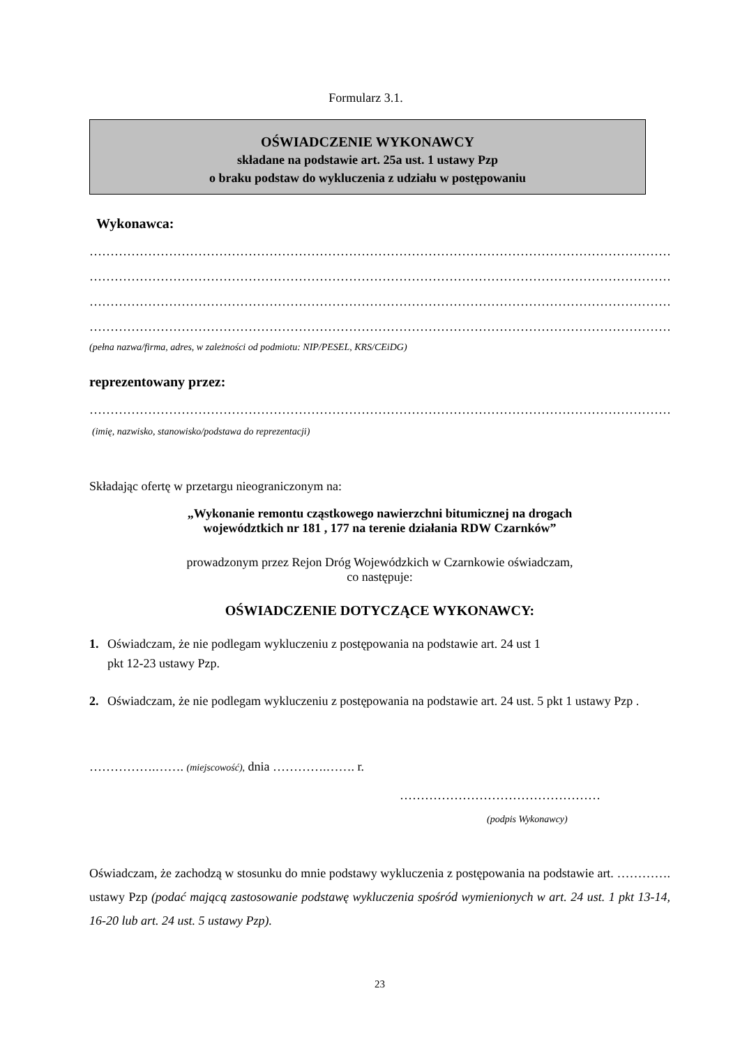Formularz 3.1.
OŚWIADCZENIE WYKONAWCY
składane na podstawie art. 25a ust. 1 ustawy Pzp
o braku podstaw do wykluczenia z udziału w postępowaniu
Wykonawca:
……………………………………………………………………………………………………………………………………
……………………………………………………………………………………………………………………………………
……………………………………………………………………………………………………………………………………
……………………………………………………………………………………………………………………………………
(pełna nazwa/firma, adres, w zależności od podmiotu: NIP/PESEL, KRS/CEiDG)
reprezentowany przez:
……………………………………………………………………………………………………………………………………
(imię, nazwisko, stanowisko/podstawa do reprezentacji)
Składając ofertę w przetargu nieograniczonym na:
„Wykonanie remontu cząstkowego nawierzchni bitumicznej na drogach
województkich nr 181 , 177 na terenie działania RDW Czarnków”
prowadzonym przez Rejon Dróg Wojewódzkich w Czarnkowie oświadczam,
co następuje:
OŚWIADCZENIE DOTYCZĄCE WYKONAWCY:
1. Oświadczam, że nie podlegam wykluczeniu z postępowania na podstawie art. 24 ust 1
pkt 12-23 ustawy Pzp.
2. Oświadczam, że nie podlegam wykluczeniu z postępowania na podstawie art. 24 ust. 5 pkt 1 ustawy Pzp .
…………….……. (miejscowość), dnia ………….……. r.
…………………………………………
(podpis Wykonawcy)
Oświadczam, że zachodzą w stosunku do mnie podstawy wykluczenia z postępowania na podstawie art. …………. ustawy Pzp (podać mającą zastosowanie podstawę wykluczenia spośród wymienionych w art. 24 ust. 1 pkt 13-14, 16-20 lub art. 24 ust. 5 ustawy Pzp).
23